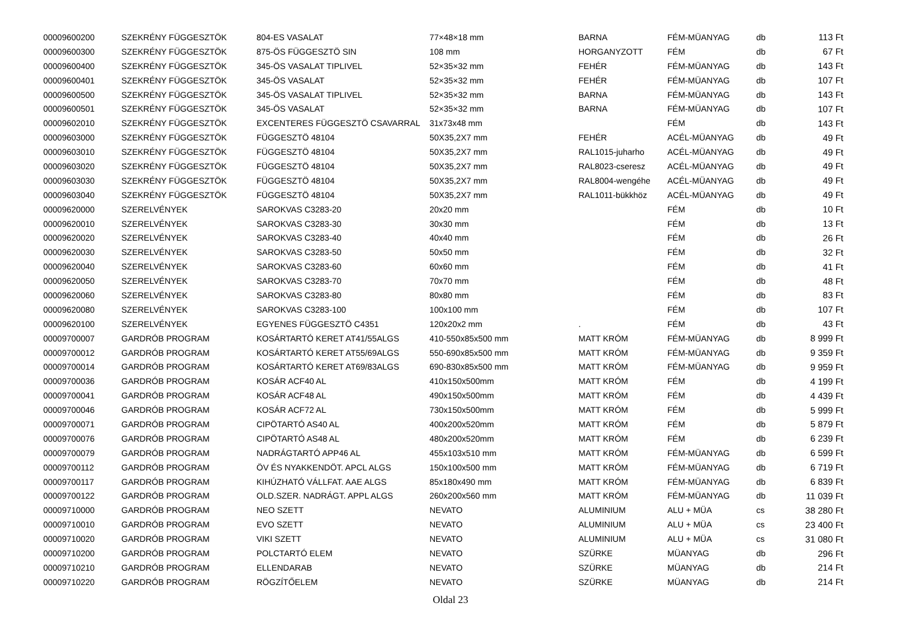| 00009600200 | SZEKRÉNY FÜGGESZTÖK | 804-ES VASALAT | 77×48×18 mm | BARNA | FÉM-MÜANYAG | db | 113 Ft |
| 00009600300 | SZEKRÉNY FÜGGESZTÖK | 875-ÖS FÜGGESZTÖ SIN | 108 mm | HORGANYZOTT | FÉM | db | 67 Ft |
| 00009600400 | SZEKRÉNY FÜGGESZTÖK | 345-ÖS VASALAT TIPLIVEL | 52×35×32 mm | FEHÉR | FÉM-MÜANYAG | db | 143 Ft |
| 00009600401 | SZEKRÉNY FÜGGESZTÖK | 345-ÖS VASALAT | 52×35×32 mm | FEHÉR | FÉM-MÜANYAG | db | 107 Ft |
| 00009600500 | SZEKRÉNY FÜGGESZTÖK | 345-ÖS VASALAT TIPLIVEL | 52×35×32 mm | BARNA | FÉM-MÜANYAG | db | 143 Ft |
| 00009600501 | SZEKRÉNY FÜGGESZTÖK | 345-ÖS VASALAT | 52×35×32 mm | BARNA | FÉM-MÜANYAG | db | 107 Ft |
| 00009602010 | SZEKRÉNY FÜGGESZTÖK | EXCENTERES FÜGGESZTÖ CSAVARRAL | 31x73x48 mm | | FÉM | db | 143 Ft |
| 00009603000 | SZEKRÉNY FÜGGESZTÖK | FÜGGESZTÖ 48104 | 50X35,2X7 mm | FEHÉR | ACÉL-MÜANYAG | db | 49 Ft |
| 00009603010 | SZEKRÉNY FÜGGESZTÖK | FÜGGESZTÖ 48104 | 50X35,2X7 mm | RAL1015-juharho | ACÉL-MÜANYAG | db | 49 Ft |
| 00009603020 | SZEKRÉNY FÜGGESZTÖK | FÜGGESZTÖ 48104 | 50X35,2X7 mm | RAL8023-cseresz | ACÉL-MÜANYAG | db | 49 Ft |
| 00009603030 | SZEKRÉNY FÜGGESZTÖK | FÜGGESZTÖ 48104 | 50X35,2X7 mm | RAL8004-wengéhe | ACÉL-MÜANYAG | db | 49 Ft |
| 00009603040 | SZEKRÉNY FÜGGESZTÖK | FÜGGESZTÖ 48104 | 50X35,2X7 mm | RAL1011-bükkhöz | ACÉL-MÜANYAG | db | 49 Ft |
| 00009620000 | SZERELVÉNYEK | SAROKVAS C3283-20 | 20x20 mm | | FÉM | db | 10 Ft |
| 00009620010 | SZERELVÉNYEK | SAROKVAS C3283-30 | 30x30 mm | | FÉM | db | 13 Ft |
| 00009620020 | SZERELVÉNYEK | SAROKVAS C3283-40 | 40x40 mm | | FÉM | db | 26 Ft |
| 00009620030 | SZERELVÉNYEK | SAROKVAS C3283-50 | 50x50 mm | | FÉM | db | 32 Ft |
| 00009620040 | SZERELVÉNYEK | SAROKVAS C3283-60 | 60x60 mm | | FÉM | db | 41 Ft |
| 00009620050 | SZERELVÉNYEK | SAROKVAS C3283-70 | 70x70 mm | | FÉM | db | 48 Ft |
| 00009620060 | SZERELVÉNYEK | SAROKVAS C3283-80 | 80x80 mm | | FÉM | db | 83 Ft |
| 00009620080 | SZERELVÉNYEK | SAROKVAS C3283-100 | 100x100 mm | | FÉM | db | 107 Ft |
| 00009620100 | SZERELVÉNYEK | EGYENES FÜGGESZTÖ C4351 | 120x20x2 mm | . | FÉM | db | 43 Ft |
| 00009700007 | GARDRÓB PROGRAM | KOSÁRTARTÓ KERET AT41/55ALGS | 410-550x85x500 mm | MATT KRÓM | FÉM-MÜANYAG | db | 8 999 Ft |
| 00009700012 | GARDRÓB PROGRAM | KOSÁRTARTÓ KERET AT55/69ALGS | 550-690x85x500 mm | MATT KRÓM | FÉM-MÜANYAG | db | 9 359 Ft |
| 00009700014 | GARDRÓB PROGRAM | KOSÁRTARTÓ KERET AT69/83ALGS | 690-830x85x500 mm | MATT KRÓM | FÉM-MÜANYAG | db | 9 959 Ft |
| 00009700036 | GARDRÓB PROGRAM | KOSÁR ACF40 AL | 410x150x500mm | MATT KRÓM | FÉM | db | 4 199 Ft |
| 00009700041 | GARDRÓB PROGRAM | KOSÁR ACF48 AL | 490x150x500mm | MATT KRÓM | FÉM | db | 4 439 Ft |
| 00009700046 | GARDRÓB PROGRAM | KOSÁR ACF72 AL | 730x150x500mm | MATT KRÓM | FÉM | db | 5 999 Ft |
| 00009700071 | GARDRÓB PROGRAM | CIPÖTARTÓ AS40 AL | 400x200x520mm | MATT KRÓM | FÉM | db | 5 879 Ft |
| 00009700076 | GARDRÓB PROGRAM | CIPÖTARTÓ AS48 AL | 480x200x520mm | MATT KRÓM | FÉM | db | 6 239 Ft |
| 00009700079 | GARDRÓB PROGRAM | NADRÁGTARTÓ APP46 AL | 455x103x510 mm | MATT KRÓM | FÉM-MÜANYAG | db | 6 599 Ft |
| 00009700112 | GARDRÓB PROGRAM | ÖV ÉS NYAKKENDÖT. APCL ALGS | 150x100x500 mm | MATT KRÓM | FÉM-MÜANYAG | db | 6 719 Ft |
| 00009700117 | GARDRÓB PROGRAM | KIHÚZHATÓ VÁLLFAT. AAE ALGS | 85x180x490 mm | MATT KRÓM | FÉM-MÜANYAG | db | 6 839 Ft |
| 00009700122 | GARDRÓB PROGRAM | OLD.SZER. NADRÁGT. APPL ALGS | 260x200x560 mm | MATT KRÓM | FÉM-MÜANYAG | db | 11 039 Ft |
| 00009710000 | GARDRÓB PROGRAM | NEO SZETT | NEVATO | ALUMINIUM | ALU + MÜA | cs | 38 280 Ft |
| 00009710010 | GARDRÓB PROGRAM | EVO SZETT | NEVATO | ALUMINIUM | ALU + MÜA | cs | 23 400 Ft |
| 00009710020 | GARDRÓB PROGRAM | VIKI SZETT | NEVATO | ALUMINIUM | ALU + MÜA | cs | 31 080 Ft |
| 00009710200 | GARDRÓB PROGRAM | POLCTARTÓ ELEM | NEVATO | SZÜRKE | MÜANYAG | db | 296 Ft |
| 00009710210 | GARDRÓB PROGRAM | ELLENDARAB | NEVATO | SZÜRKE | MÜANYAG | db | 214 Ft |
| 00009710220 | GARDRÓB PROGRAM | RÖGZÍTŐELEM | NEVATO | SZÜRKE | MÜANYAG | db | 214 Ft |
Oldal 23